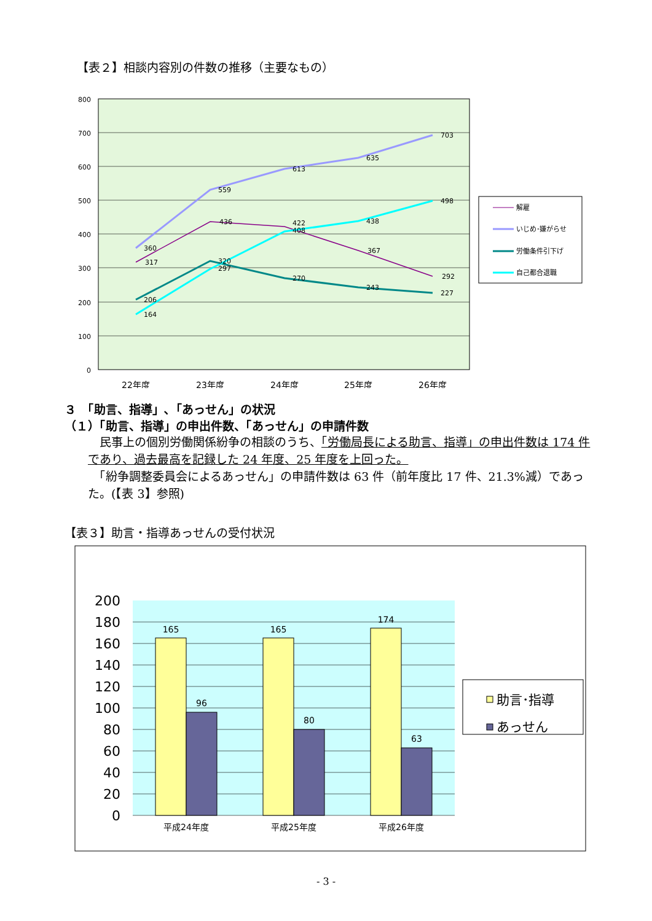【表２】相談内容別の件数の推移（主要なもの）
800
700
600
500
400
300
200
100
0
360
559
613
635
703
317
436
422
408
367
292
206
320
297
270
243
227
164
438
498
22年度
23年度
24年度
25年度
26年度
解雇
いじめ･嫌がらせ
労働条件引下げ
自己都合退職
３　「助言、指導」､「あっせん」の状況
（１）「助言、指導」の申出件数、「あっせん」の申請件数
　民事上の個別労働関係紛争の相談のうち、「労働局長による助言、指導」の申出件数は 174 件であり、過去最高を記録した 24 年度、25 年度を上回った。
　「紛争調整委員会によるあっせん」の申請件数は 63 件（前年度比 17 件、21.3%減）であった。(【表 3】参照)
【表３】助言・指導あっせんの受付状況
200
180
160
140
120
100
80
60
40
20
0
165
96
165
80
174
63
平成24年度
平成25年度
平成26年度
助言･指導
あっせん
- 3 -